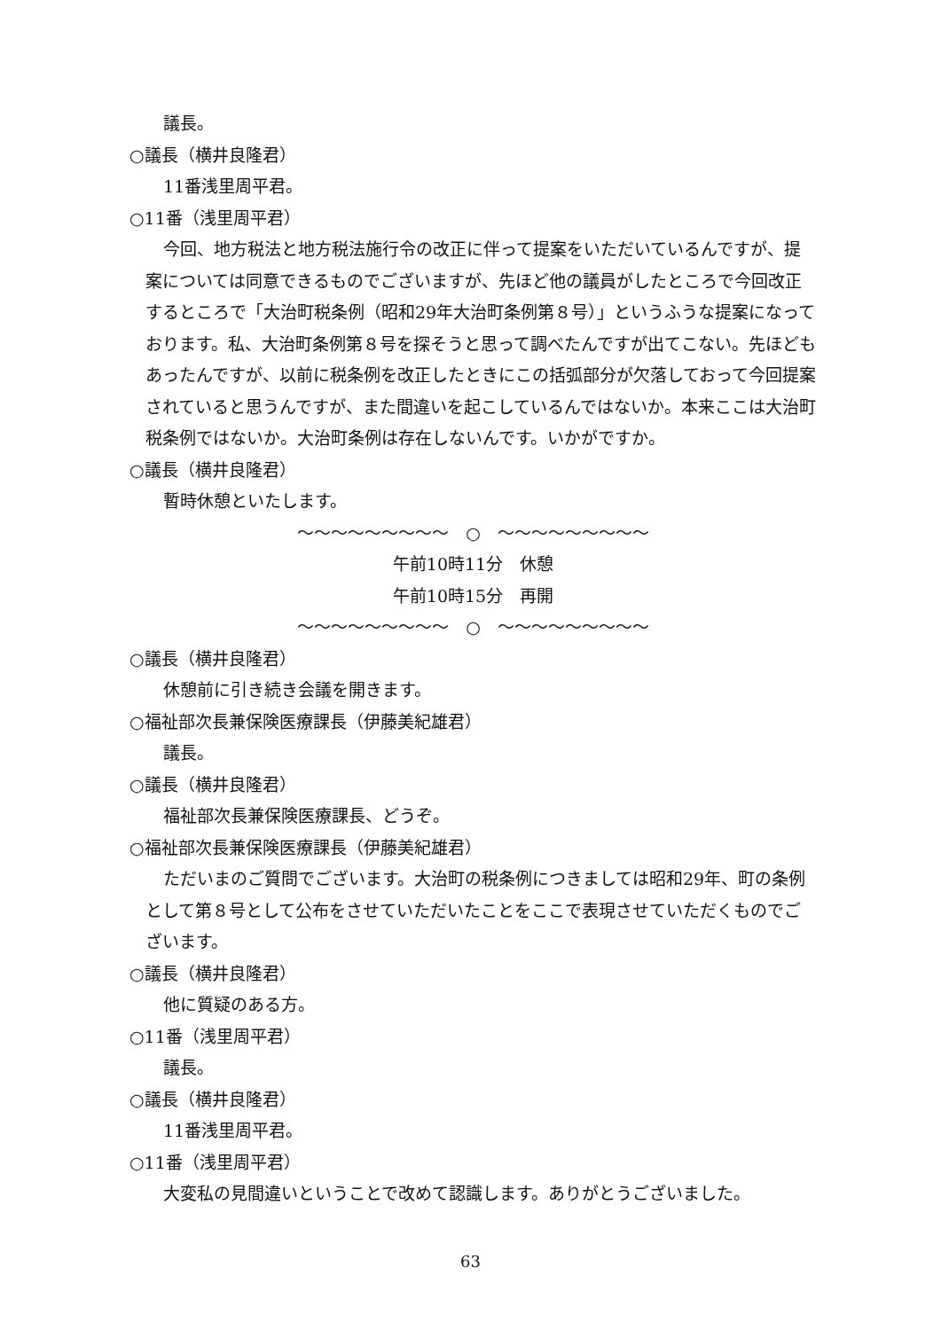議長。
○議長（横井良隆君）
11番浅里周平君。
○11番（浅里周平君）
今回、地方税法と地方税法施行令の改正に伴って提案をいただいているんですが、提案については同意できるものでございますが、先ほど他の議員がしたところで今回改正するところで「大治町税条例（昭和29年大治町条例第８号）」というふうな提案になっております。私、大治町条例第８号を探そうと思って調べたんですが出てこない。先ほどもあったんですが、以前に税条例を改正したときにこの括弧部分が欠落しておって今回提案されていると思うんですが、また間違いを起こしているんではないか。本来ここは大治町税条例ではないか。大治町条例は存在しないんです。いかがですか。
○議長（横井良隆君）
暫時休憩といたします。
～～～～～～～～～　○　～～～～～～～～～
午前10時11分　休憩
午前10時15分　再開
～～～～～～～～～　○　～～～～～～～～～
○議長（横井良隆君）
休憩前に引き続き会議を開きます。
○福祉部次長兼保険医療課長（伊藤美紀雄君）
議長。
○議長（横井良隆君）
福祉部次長兼保険医療課長、どうぞ。
○福祉部次長兼保険医療課長（伊藤美紀雄君）
ただいまのご質問でございます。大治町の税条例につきましては昭和29年、町の条例として第８号として公布をさせていただいたことをここで表現させていただくものでございます。
○議長（横井良隆君）
他に質疑のある方。
○11番（浅里周平君）
議長。
○議長（横井良隆君）
11番浅里周平君。
○11番（浅里周平君）
大変私の見間違いということで改めて認識します。ありがとうございました。
63